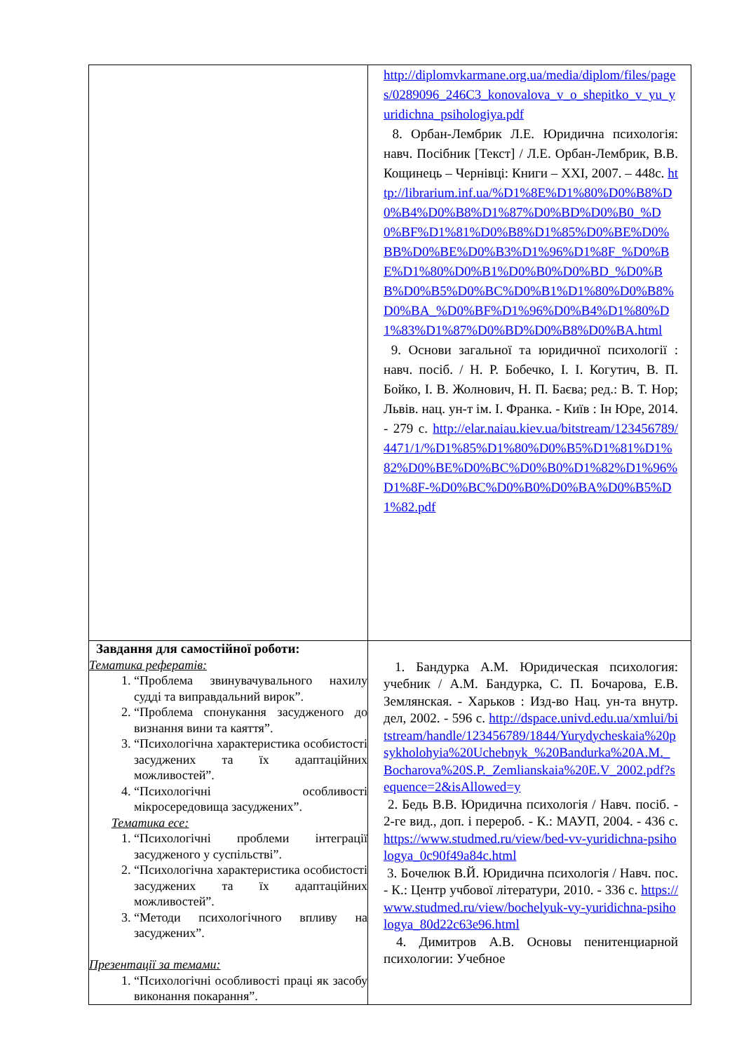| | http://diplomvkarmane.org.ua/media/diplom/files/pages/0289096_246C3_konovalova_v_o_shepitko_v_yu_yuridichna_psihologiya.pdf 8. Орбан-Лембрик Л.Е. Юридична психологія: навч. Посібник [Текст] / Л.Е. Орбан-Лембрик, В.В. Кощинець – Чернівці: Книги – XXI, 2007. – 448с. http://librarium.inf.ua/%D1%8E%D1%80%D0%B8%D0%B4%D0%B8%D1%87%D0%BD%D0%B0_%D0%BF%D1%81%D0%B8%D1%85%D0%BE%D0%BB%D0%BE%D0%B3%D1%96%D1%8F_%D0%BE%D1%80%D0%B1%D0%B0%D0%BD_%D0%BB%D0%B5%D0%BC%D0%B1%D1%80%D0%B8%D0%BA_%D0%BF%D1%96%D0%B4%D1%80%D1%83%D1%87%D0%BD%D0%B8%D0%BA.html 9. Основи загальної та юридичної психології : навч. посіб. / Н. Р. Бобечко, І. І. Когутич, В. П. Бойко, І. В. Жолнович, Н. П. Баєва; ред.: В. Т. Нор; Львів. нац. ун-т ім. І. Франка. - Київ : Ін Юре, 2014. - 279 с. http://elar.naiau.kiev.ua/bitstream/123456789/4471/1/%D1%85%D1%80%D0%B5%D1%81%D1%82%D0%BE%D0%BC%D0%B0%D1%82%D1%96%D1%8F-%D0%BC%D0%B0%D0%BA%D0%B5%D1%82.pdf |
| Завдання для самостійної роботи: Тематика рефератів: 1. “Проблема звинувачувального нахилу судді та виправдальний вирок”. 2. “Проблема спонукання засудженого до визнання вини та каяття”. 3. “Психологічна характеристика особистості засуджених та їх адаптаційних можливостей”. 4. “Психологічні особливості мікросередовища засуджених”. Тематика есе: 1. “Психологічні проблеми інтеграції засудженого у суспільстві”. 2. “Психологічна характеристика особистості засуджених та їх адаптаційних можливостей”. 3. “Методи психологічного впливу на засуджених”. Презентації за темами: 1. “Психологічні особливості праці як засобу виконання покарання”. | 1. Бандурка А.М. Юридическая психология: учебник / А.М. Бандурка, С. П. Бочарова, Е.В. Землянская. - Харьков : Изд-во Нац. ун-та внутр. дел, 2002. - 596 с. http://dspace.univd.edu.ua/xmlui/bitstream/handle/123456789/1844/Yurydycheskaia%20psykholohyia%20Uchebnyk_%20Bandurka%20A.M._Bocharova%20S.P._Zemlianskaia%20E.V_2002.pdf?sequence=2&isAllowed=y 2. Бедь В.В. Юридична психологія / Навч. посіб. - 2-ге вид., доп. і перероб. - К.: МАУП, 2004. - 436 с. https://www.studmed.ru/view/bed-vv-yuridichna-psihologya_0c90f49a84c.html 3. Бочелюк В.Й. Юридична психологія / Навч. пос. - К.: Центр учбової літератури, 2010. - 336 с. https://www.studmed.ru/view/bochelyuk-vy-yuridichna-psihologya_80d22c63e96.html 4. Димитров А.В. Основы пенитенциарной психологии: Учебное |